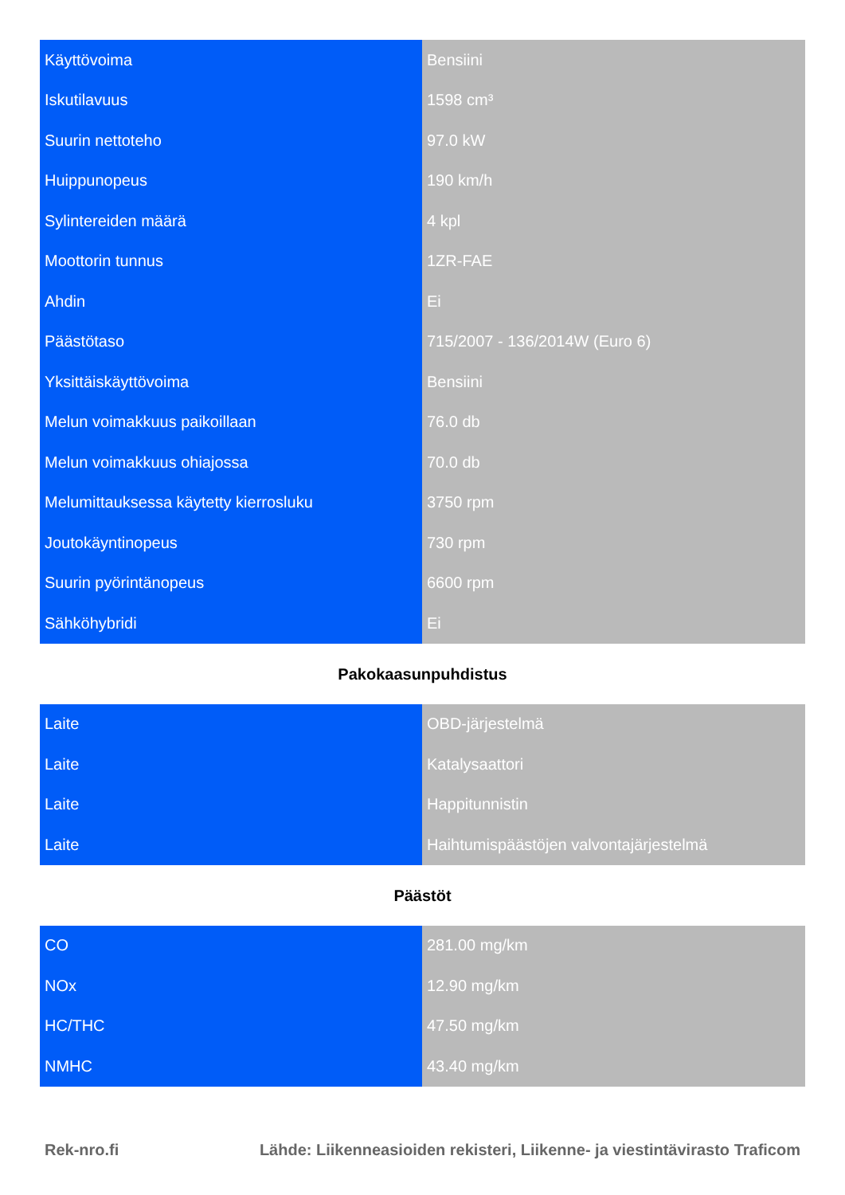| Käyttövoima | Bensiini |
| Iskutilavuus | 1598 cm³ |
| Suurin nettoteho | 97.0 kW |
| Huippunopeus | 190 km/h |
| Sylintereiden määrä | 4 kpl |
| Moottorin tunnus | 1ZR-FAE |
| Ahdin | Ei |
| Päästötaso | 715/2007 - 136/2014W (Euro 6) |
| Yksittäiskäyttövoima | Bensiini |
| Melun voimakkuus paikoillaan | 76.0 db |
| Melun voimakkuus ohiajossa | 70.0 db |
| Melumittauksessa käytetty kierrosluku | 3750 rpm |
| Joutokäyntinopeus | 730 rpm |
| Suurin pyörintänopeus | 6600 rpm |
| Sähköhybridi | Ei |
Pakokaasunpuhdistus
| Laite | OBD-järjestelmä |
| Laite | Katalysaattori |
| Laite | Happitunnistin |
| Laite | Haihtumispäästöjen valvontajärjestelmä |
Päästöt
| CO | 281.00 mg/km |
| NOx | 12.90 mg/km |
| HC/THC | 47.50 mg/km |
| NMHC | 43.40 mg/km |
Rek-nro.fi Lähde: Liikenneasioiden rekisteri, Liikenne- ja viestintävirasto Traficom